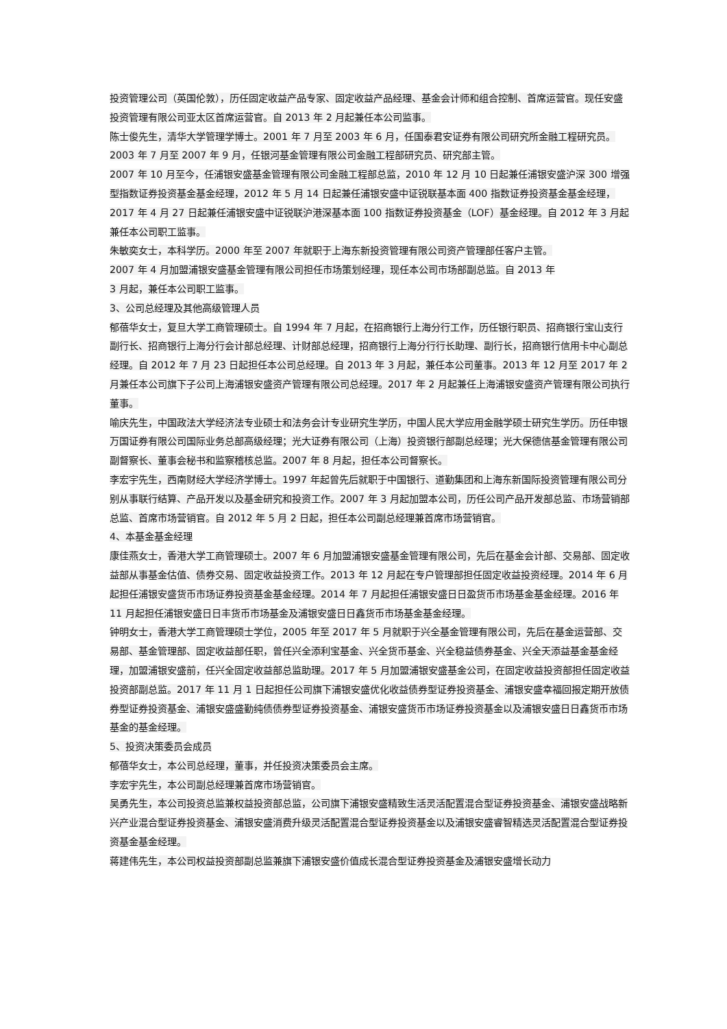投资管理公司（英国伦敦），历任固定收益产品专家、固定收益产品经理、基金会计师和组合控制、首席运营官。现任安盛投资管理有限公司亚太区首席运营官。自 2013 年 2 月起兼任本公司监事。
陈士俊先生，清华大学管理学博士。2001 年 7 月至 2003 年 6 月，任国泰君安证券有限公司研究所金融工程研究员。2003 年 7 月至 2007 年 9 月，任银河基金管理有限公司金融工程部研究员、研究部主管。
2007 年 10 月至今，任浦银安盛基金管理有限公司金融工程部总监，2010 年 12 月 10 日起兼任浦银安盛沪深 300 增强型指数证券投资基金基金经理，2012 年 5 月 14 日起兼任浦银安盛中证锐联基本面 400 指数证券投资基金基金经理，2017 年 4 月 27 日起兼任浦银安盛中证锐联沪港深基本面 100 指数证券投资基金（LOF）基金经理。自 2012 年 3 月起兼任本公司职工监事。
朱敏奕女士，本科学历。2000 年至 2007 年就职于上海东新投资管理有限公司资产管理部任客户主管。
2007 年 4 月加盟浦银安盛基金管理有限公司担任市场策划经理，现任本公司市场部副总监。自 2013 年
3 月起，兼任本公司职工监事。
3、公司总经理及其他高级管理人员
郁蓓华女士，复旦大学工商管理硕士。自 1994 年 7 月起，在招商银行上海分行工作，历任银行职员、招商银行宝山支行副行长、招商银行上海分行会计部总经理、计财部总经理，招商银行上海分行行长助理、副行长，招商银行信用卡中心副总经理。自 2012 年 7 月 23 日起担任本公司总经理。自 2013 年 3 月起，兼任本公司董事。2013 年 12 月至 2017 年 2 月兼任本公司旗下子公司上海浦银安盛资产管理有限公司总经理。2017 年 2 月起兼任上海浦银安盛资产管理有限公司执行董事。
喻庆先生，中国政法大学经济法专业硕士和法务会计专业研究生学历，中国人民大学应用金融学硕士研究生学历。历任申银万国证券有限公司国际业务总部高级经理；光大证券有限公司（上海）投资银行部副总经理；光大保德信基金管理有限公司副督察长、董事会秘书和监察稽核总监。2007 年 8 月起，担任本公司督察长。
李宏宇先生，西南财经大学经济学博士。1997 年起曾先后就职于中国银行、道勤集团和上海东新国际投资管理有限公司分别从事联行结算、产品开发以及基金研究和投资工作。2007 年 3 月起加盟本公司，历任公司产品开发部总监、市场营销部总监、首席市场营销官。自 2012 年 5 月 2 日起，担任本公司副总经理兼首席市场营销官。
4、本基金基金经理
康佳燕女士，香港大学工商管理硕士。2007 年 6 月加盟浦银安盛基金管理有限公司，先后在基金会计部、交易部、固定收益部从事基金估值、债券交易、固定收益投资工作。2013 年 12 月起在专户管理部担任固定收益投资经理。2014 年 6 月起担任浦银安盛货币市场证券投资基金基金经理。2014 年 7 月起担任浦银安盛日日盈货币市场基金基金经理。2016 年 11 月起担任浦银安盛日日丰货币市场基金及浦银安盛日日鑫货币市场基金基金经理。
钟明女士，香港大学工商管理硕士学位，2005 年至 2017 年 5 月就职于兴全基金管理有限公司，先后在基金运营部、交易部、基金管理部、固定收益部任职，曾任兴全添利宝基金、兴全货币基金、兴全稳益债券基金、兴全天添益基金基金经理，加盟浦银安盛前，任兴全固定收益部总监助理。2017 年 5 月加盟浦银安盛基金公司，在固定收益投资部担任固定收益投资部副总监。2017 年 11 月 1 日起担任公司旗下浦银安盛优化收益债券型证券投资基金、浦银安盛幸福回报定期开放债券型证券投资基金、浦银安盛盛勤纯债债券型证券投资基金、浦银安盛货币市场证券投资基金以及浦银安盛日日鑫货币市场基金的基金经理。
5、投资决策委员会成员
郁蓓华女士，本公司总经理，董事，并任投资决策委员会主席。
李宏宇先生，本公司副总经理兼首席市场营销官。
吴勇先生，本公司投资总监兼权益投资部总监，公司旗下浦银安盛精致生活灵活配置混合型证券投资基金、浦银安盛战略新兴产业混合型证券投资基金、浦银安盛消费升级灵活配置混合型证券投资基金以及浦银安盛睿智精选灵活配置混合型证券投资基金基金经理。
蒋建伟先生，本公司权益投资部副总监兼旗下浦银安盛价值成长混合型证券投资基金及浦银安盛增长动力